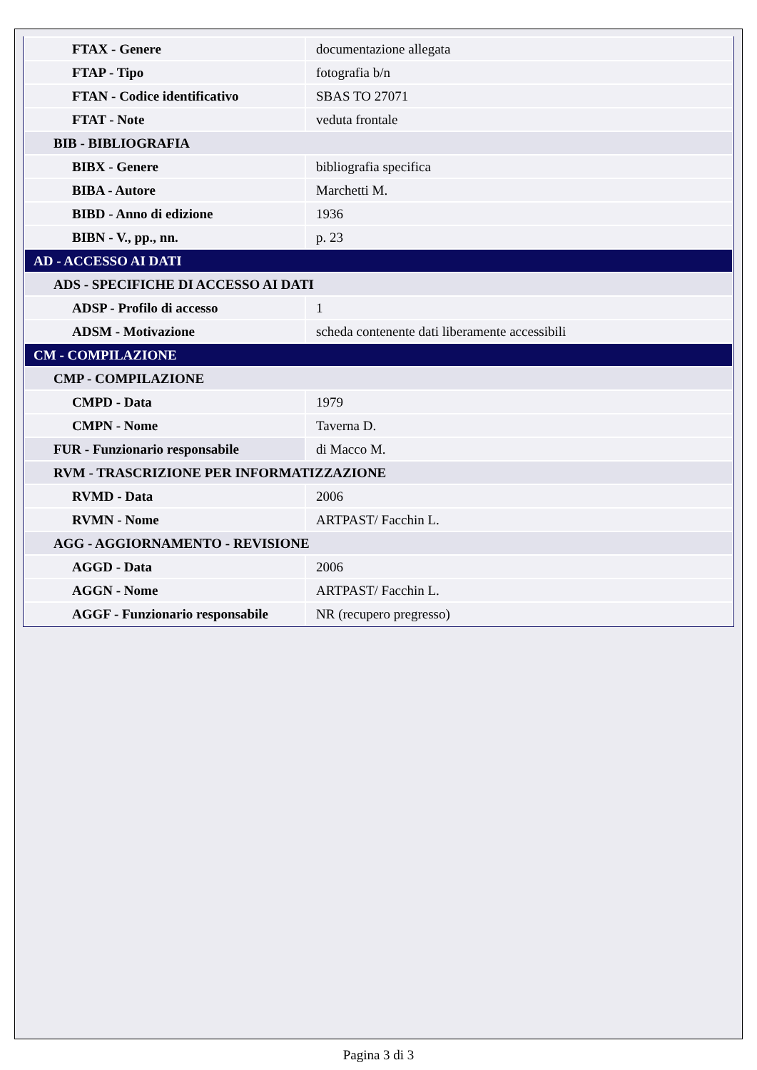| FTAX - Genere | documentazione allegata |
| FTAP - Tipo | fotografia b/n |
| FTAN - Codice identificativo | SBAS TO 27071 |
| FTAT - Note | veduta frontale |
| BIB - BIBLIOGRAFIA | |
| BIBX - Genere | bibliografia specifica |
| BIBA - Autore | Marchetti M. |
| BIBD - Anno di edizione | 1936 |
| BIBN - V., pp., nn. | p. 23 |
| AD - ACCESSO AI DATI | |
| ADS - SPECIFICHE DI ACCESSO AI DATI | |
| ADSP - Profilo di accesso | 1 |
| ADSM - Motivazione | scheda contenente dati liberamente accessibili |
| CM - COMPILAZIONE | |
| CMP - COMPILAZIONE | |
| CMPD - Data | 1979 |
| CMPN - Nome | Taverna D. |
| FUR - Funzionario responsabile | di Macco M. |
| RVM - TRASCRIZIONE PER INFORMATIZZAZIONE | |
| RVMD - Data | 2006 |
| RVMN - Nome | ARTPAST/ Facchin L. |
| AGG - AGGIORNAMENTO - REVISIONE | |
| AGGD - Data | 2006 |
| AGGN - Nome | ARTPAST/ Facchin L. |
| AGGF - Funzionario responsabile | NR (recupero pregresso) |
Pagina 3 di 3